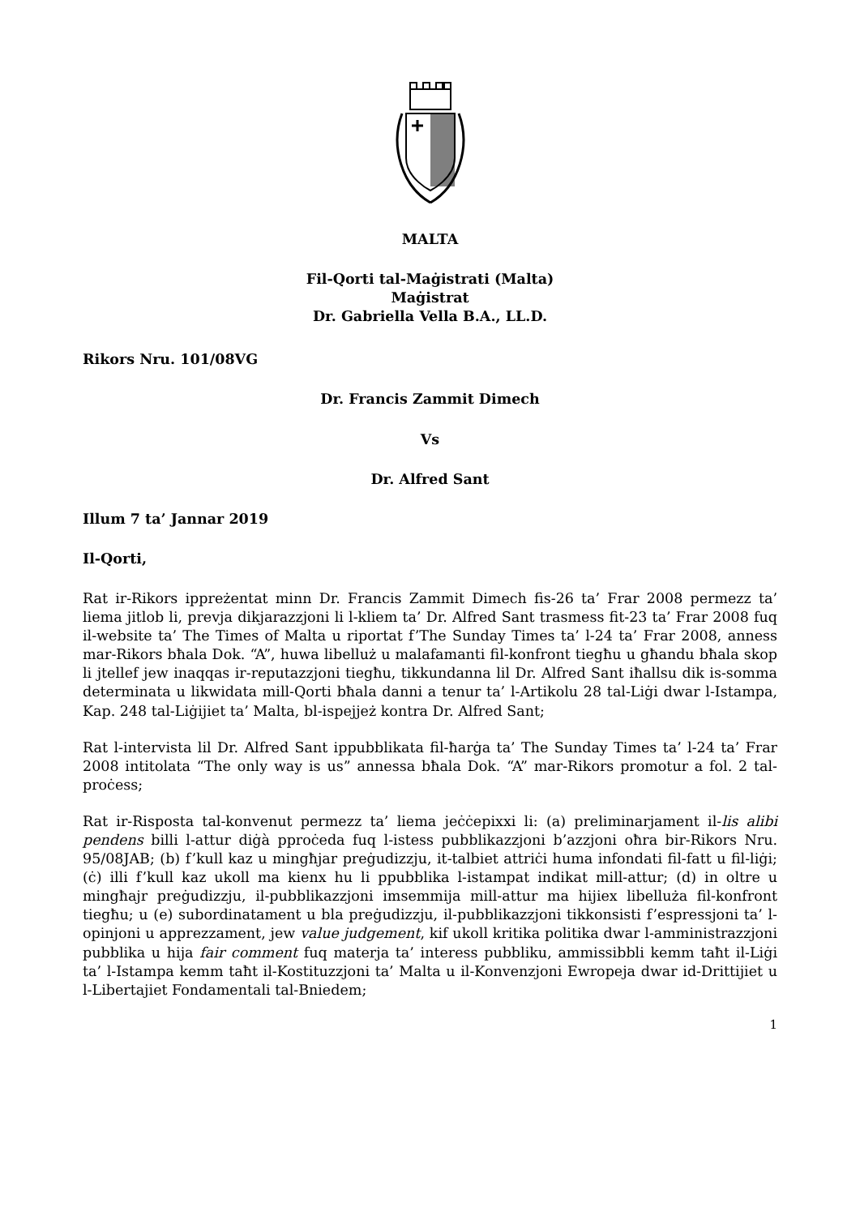MALTA
Fil-Qorti tal-Maġistrati (Malta)
Maġistrat
Dr. Gabriella Vella B.A., LL.D.
Rikors Nru. 101/08VG
Dr. Francis Zammit Dimech
Vs
Dr. Alfred Sant
Illum 7 ta’ Jannar 2019
Il-Qorti,
Rat ir-Rikors ippreżentat minn Dr. Francis Zammit Dimech fis-26 ta’ Frar 2008 permezz ta’ liema jitlob li, prevja dikjarazzjoni li l-kliem ta’ Dr. Alfred Sant trasmess fit-23 ta’ Frar 2008 fuq il-website ta’ The Times of Malta u riportat f’The Sunday Times ta’ l-24 ta’ Frar 2008, anness mar-Rikors bħala Dok. “A”, huwa libelluż u malafamanti fil-konfront tiegħu u għandu bħala skop li jtellef jew inaqqas ir-reputazzjoni tiegħu, tikkundanna lil Dr. Alfred Sant iħallsu dik is-somma determinata u likwidata mill-Qorti bħala danni a tenur ta’ l-Artikolu 28 tal-Liġi dwar l-Istampa, Kap. 248 tal-Liġijiet ta’ Malta, bl-ispejjeż kontra Dr. Alfred Sant;
Rat l-intervista lil Dr. Alfred Sant ippubblikata fil-ħarġa ta’ The Sunday Times ta’ l-24 ta’ Frar 2008 intitolata “The only way is us” annessa bħala Dok. “A” mar-Rikors promotur a fol. 2 tal-proċess;
Rat ir-Risposta tal-konvenut permezz ta’ liema jeċċepixxi li: (a) preliminarjament il-lis alibi pendens billi l-attur diġà pproċeda fuq l-istess pubblikazzjoni b’azzjoni oħra bir-Rikors Nru. 95/08JAB; (b) f’kull kaz u mingħjar preġudizzju, it-talbiet attriċi huma infondati fil-fatt u fil-liġi; (ċ) illi f’kull kaz ukoll ma kienx hu li ppubblika l-istampat indikat mill-attur; (d) in oltre u mingħajr preġudizzju, il-pubblikazzjoni imsemmija mill-attur ma hijiex libelluża fil-konfront tiegħu; u (e) subordinatament u bla preġudizzju, il-pubblikazzjoni tikkonsisti f’espressjoni ta’ l-opinjoni u apprezzament, jew value judgement, kif ukoll kritika politika dwar l-amministrazzjoni pubblika u hija fair comment fuq materja ta’ interess pubbliku, ammissibbli kemm taħt il-Liġi ta’ l-Istampa kemm taħt il-Kostituzzjoni ta’ Malta u il-Konvenzjoni Ewropeja dwar id-Drittijiet u l-Libertajiet Fondamentali tal-Bniedem;
1